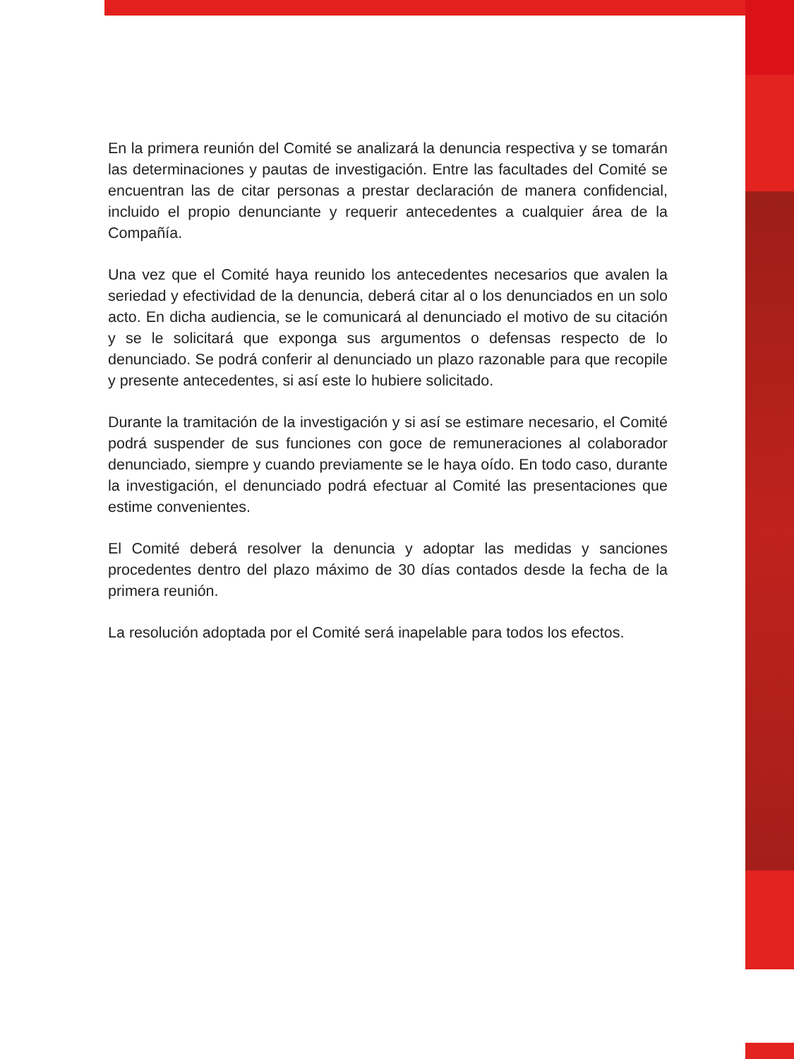En la primera reunión del Comité se analizará la denuncia respectiva y se tomarán las determinaciones y pautas de investigación. Entre las facultades del Comité se encuentran las de citar personas a prestar declaración de manera confidencial, incluido el propio denunciante y requerir antecedentes a cualquier área de la Compañía.
Una vez que el Comité haya reunido los antecedentes necesarios que avalen la seriedad y efectividad de la denuncia, deberá citar al o los denunciados en un solo acto. En dicha audiencia, se le comunicará al denunciado el motivo de su citación y se le solicitará que exponga sus argumentos o defensas respecto de lo denunciado. Se podrá conferir al denunciado un plazo razonable para que recopile y presente antecedentes, si así este lo hubiere solicitado.
Durante la tramitación de la investigación y si así se estimare necesario, el Comité podrá suspender de sus funciones con goce de remuneraciones al colaborador denunciado, siempre y cuando previamente se le haya oído. En todo caso, durante la investigación, el denunciado podrá efectuar al Comité las presentaciones que estime convenientes.
El Comité deberá resolver la denuncia y adoptar las medidas y sanciones procedentes dentro del plazo máximo de 30 días contados desde la fecha de la primera reunión.
La resolución adoptada por el Comité será inapelable para todos los efectos.